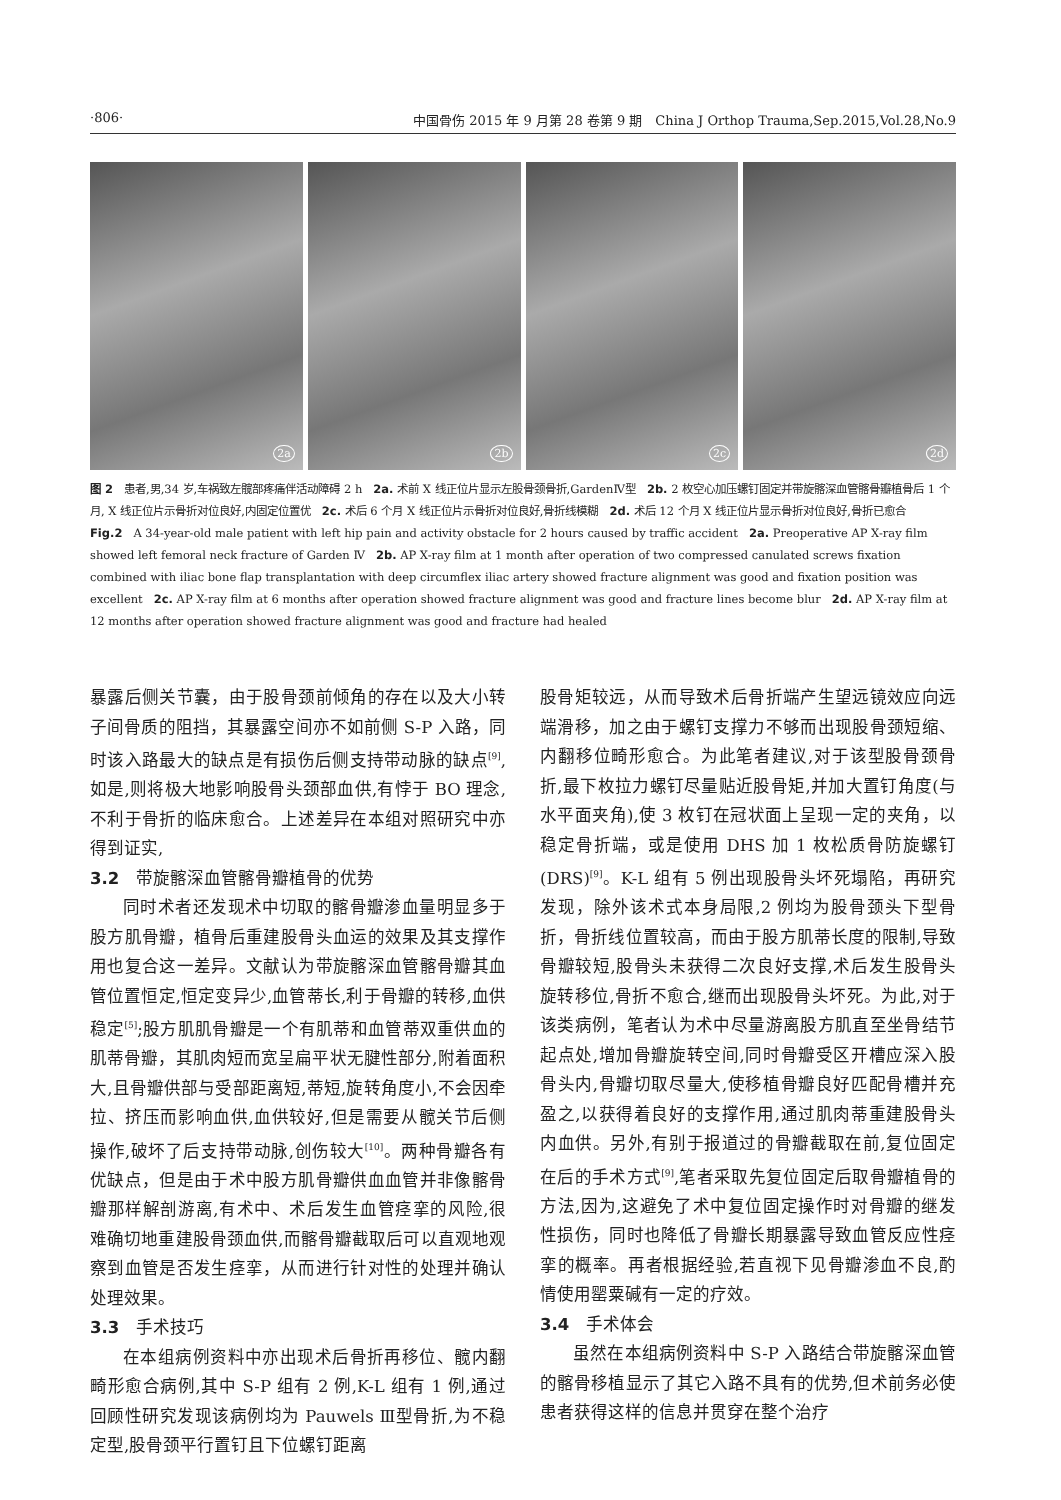·806· 中国骨伤 2015 年 9 月第 28 卷第 9 期　China J Orthop Trauma,Sep.2015,Vol.28,No.9
2a
2b
2c
2d
图 2　患者,男,34 岁,车祸致左髋部疼痛伴活动障碍 2 h　2a. 术前 X 线正位片显示左股骨颈骨折,GardenⅣ型　2b. 2 枚空心加压螺钉固定并带旋髂深血管髂骨瓣植骨后 1 个月, X 线正位片示骨折对位良好,内固定位置优　2c. 术后 6 个月 X 线正位片示骨折对位良好,骨折线模糊　2d. 术后 12 个月 X 线正位片显示骨折对位良好,骨折已愈合
Fig.2　A 34-year-old male patient with left hip pain and activity obstacle for 2 hours caused by traffic accident　2a. Preoperative AP X-ray film showed left femoral neck fracture of Garden Ⅳ　2b. AP X-ray film at 1 month after operation of two compressed canulated screws fixation combined with iliac bone flap transplantation with deep circumflex iliac artery showed fracture alignment was good and fixation position was excellent　2c. AP X-ray film at 6 months after operation showed fracture alignment was good and fracture lines become blur　2d. AP X-ray film at 12 months after operation showed fracture alignment was good and fracture had healed
暴露后侧关节囊，由于股骨颈前倾角的存在以及大小转子间骨质的阻挡，其暴露空间亦不如前侧 S-P 入路，同时该入路最大的缺点是有损伤后侧支持带动脉的缺点<sup>[9]</sup>,如是,则将极大地影响股骨头颈部血供,有悖于 BO 理念,不利于骨折的临床愈合。上述差异在本组对照研究中亦得到证实,
3.2　带旋髂深血管髂骨瓣植骨的优势
同时术者还发现术中切取的髂骨瓣渗血量明显多于股方肌骨瓣，植骨后重建股骨头血运的效果及其支撑作用也复合这一差异。文献认为带旋髂深血管髂骨瓣其血管位置恒定,恒定变异少,血管蒂长,利于骨瓣的转移,血供稳定<sup>[5]</sup>;股方肌肌骨瓣是一个有肌蒂和血管蒂双重供血的肌蒂骨瓣，其肌肉短而宽呈扁平状无腱性部分,附着面积大,且骨瓣供部与受部距离短,蒂短,旋转角度小,不会因牵拉、挤压而影响血供,血供较好,但是需要从髋关节后侧操作,破坏了后支持带动脉,创伤较大<sup>[10]</sup>。两种骨瓣各有优缺点，但是由于术中股方肌骨瓣供血血管并非像髂骨瓣那样解剖游离,有术中、术后发生血管痉挛的风险,很难确切地重建股骨颈血供,而髂骨瓣截取后可以直观地观察到血管是否发生痉挛，从而进行针对性的处理并确认处理效果。
3.3　手术技巧
在本组病例资料中亦出现术后骨折再移位、髋内翻畸形愈合病例,其中 S-P 组有 2 例,K-L 组有 1 例,通过回顾性研究发现该病例均为 Pauwels Ⅲ型骨折,为不稳定型,股骨颈平行置钉且下位螺钉距离
股骨矩较远，从而导致术后骨折端产生望远镜效应向远端滑移，加之由于螺钉支撑力不够而出现股骨颈短缩、内翻移位畸形愈合。为此笔者建议,对于该型股骨颈骨折,最下枚拉力螺钉尽量贴近股骨矩,并加大置钉角度(与水平面夹角),使 3 枚钉在冠状面上呈现一定的夹角，以稳定骨折端，或是使用 DHS 加 1 枚松质骨防旋螺钉(DRS)<sup>[9]</sup>。K-L 组有 5 例出现股骨头坏死塌陷，再研究发现，除外该术式本身局限,2 例均为股骨颈头下型骨折，骨折线位置较高，而由于股方肌蒂长度的限制,导致骨瓣较短,股骨头未获得二次良好支撑,术后发生股骨头旋转移位,骨折不愈合,继而出现股骨头坏死。为此,对于该类病例，笔者认为术中尽量游离股方肌直至坐骨结节起点处,增加骨瓣旋转空间,同时骨瓣受区开槽应深入股骨头内,骨瓣切取尽量大,使移植骨瓣良好匹配骨槽并充盈之,以获得着良好的支撑作用,通过肌肉蒂重建股骨头内血供。另外,有别于报道过的骨瓣截取在前,复位固定在后的手术方式<sup>[9]</sup>,笔者采取先复位固定后取骨瓣植骨的方法,因为,这避免了术中复位固定操作时对骨瓣的继发性损伤，同时也降低了骨瓣长期暴露导致血管反应性痉挛的概率。再者根据经验,若直视下见骨瓣渗血不良,酌情使用罂粟碱有一定的疗效。
3.4　手术体会
虽然在本组病例资料中 S-P 入路结合带旋髂深血管的髂骨移植显示了其它入路不具有的优势,但术前务必使患者获得这样的信息并贯穿在整个治疗